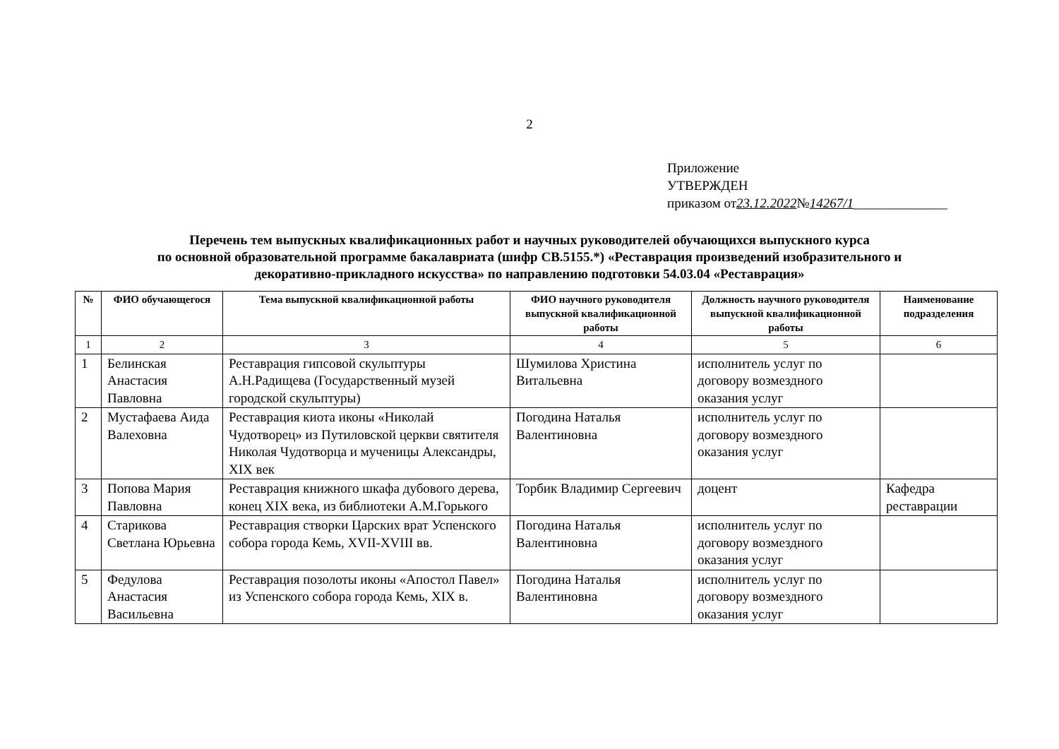2
Приложение
УТВЕРЖДЕН
приказом от23.12.2022№14267/1______________
Перечень тем выпускных квалификационных работ и научных руководителей обучающихся выпускного курса
по основной образовательной программе бакалавриата (шифр СВ.5155.*) «Реставрация произведений изобразительного и
декоративно-прикладного искусства» по направлению подготовки 54.03.04 «Реставрация»
| № | ФИО обучающегося | Тема выпускной квалификационной работы | ФИО научного руководителя выпускной квалификационной работы | Должность научного руководителя выпускной квалификационной работы | Наименование подразделения |
| --- | --- | --- | --- | --- | --- |
| 1 | 2 | 3 | 4 | 5 | 6 |
| 1 | Белинская Анастасия Павловна | Реставрация гипсовой скульптуры А.Н.Радищева (Государственный музей городской скульптуры) | Шумилова Христина Витальевна | исполнитель услуг по договору возмездного оказания услуг | |
| 2 | Мустафаева Аида Валеховна | Реставрация киота иконы «Николай Чудотворец» из Путиловской церкви святителя Николая Чудотворца и мученицы Александры, XIX век | Погодина Наталья Валентиновна | исполнитель услуг по договору возмездного оказания услуг | |
| 3 | Попова Мария Павловна | Реставрация книжного шкафа дубового дерева, конец XIX века, из библиотеки А.М.Горького | Торбик Владимир Сергеевич | доцент | Кафедра реставрации |
| 4 | Старикова Светлана Юрьевна | Реставрация створки Царских врат Успенского собора города Кемь, XVII-XVIII вв. | Погодина Наталья Валентиновна | исполнитель услуг по договору возмездного оказания услуг | |
| 5 | Федулова Анастасия Васильевна | Реставрация позолоты иконы «Апостол Павел» из Успенского собора города Кемь, XIX в. | Погодина Наталья Валентиновна | исполнитель услуг по договору возмездного оказания услуг | |